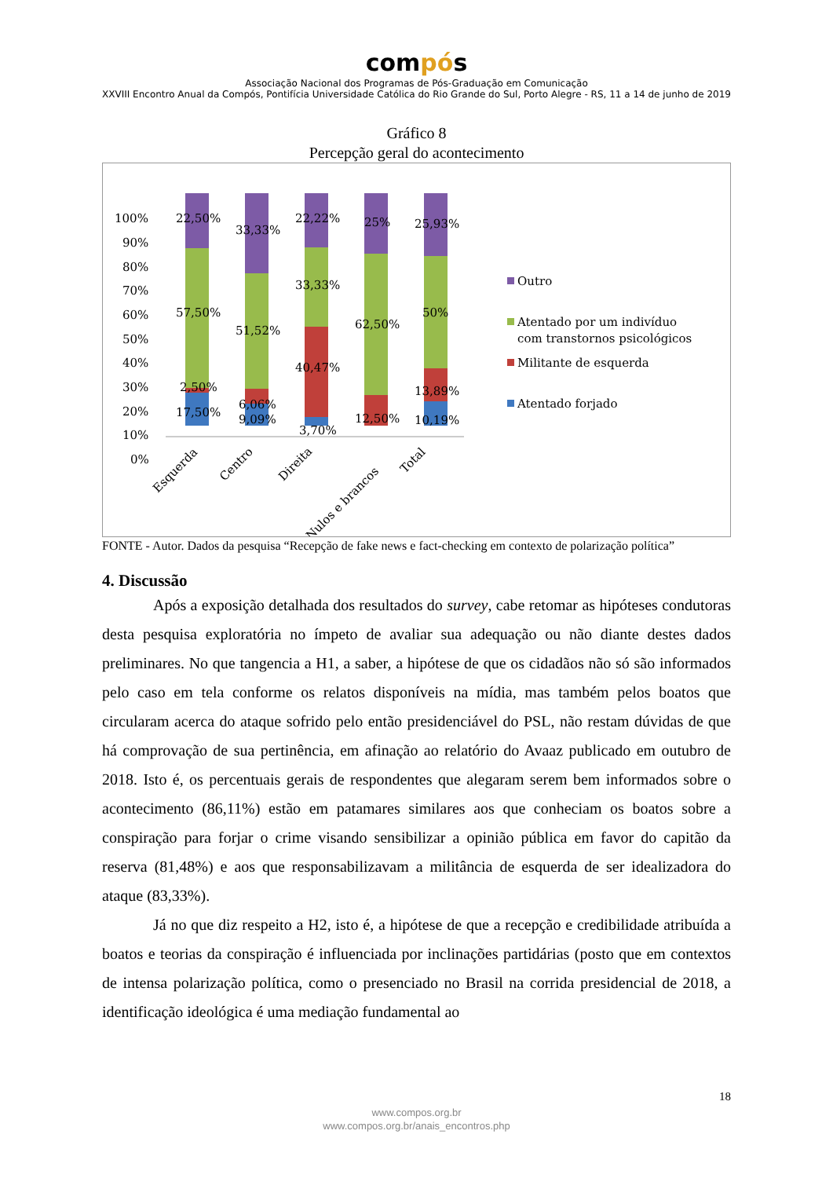compós
Associação Nacional dos Programas de Pós-Graduação em Comunicação
XXVIII Encontro Anual da Compós, Pontifícia Universidade Católica do Rio Grande do Sul, Porto Alegre - RS, 11 a 14 de junho de 2019
Gráfico 8
Percepção geral do acontecimento
100%
90%
80%
70%
60%
50%
40%
30%
20%
10%
0%
22,50%
57,50%
2,50%
17,50%
33,33%
51,52%
6,06%
9,09%
22,22%
33,33%
40,47%
3,70%
25%
62,50%
12,50%
25,93%
50%
13,89%
10,19%
Esquerda
Centro
Direita
Nulos e brancos
Total
Outro
Atentado por um indivíduo
com transtornos psicológicos
Militante de esquerda
Atentado forjado
FONTE - Autor. Dados da pesquisa “Recepção de fake news e fact-checking em contexto de polarização política”
4. Discussão
Após a exposição detalhada dos resultados do survey, cabe retomar as hipóteses condutoras desta pesquisa exploratória no ímpeto de avaliar sua adequação ou não diante destes dados preliminares. No que tangencia a H1, a saber, a hipótese de que os cidadãos não só são informados pelo caso em tela conforme os relatos disponíveis na mídia, mas também pelos boatos que circularam acerca do ataque sofrido pelo então presidenciável do PSL, não restam dúvidas de que há comprovação de sua pertinência, em afinação ao relatório do Avaaz publicado em outubro de 2018. Isto é, os percentuais gerais de respondentes que alegaram serem bem informados sobre o acontecimento (86,11%) estão em patamares similares aos que conheciam os boatos sobre a conspiração para forjar o crime visando sensibilizar a opinião pública em favor do capitão da reserva (81,48%) e aos que responsabilizavam a militância de esquerda de ser idealizadora do ataque (83,33%).
Já no que diz respeito a H2, isto é, a hipótese de que a recepção e credibilidade atribuída a boatos e teorias da conspiração é influenciada por inclinações partidárias (posto que em contextos de intensa polarização política, como o presenciado no Brasil na corrida presidencial de 2018, a identificação ideológica é uma mediação fundamental ao
18
www.compos.org.br
www.compos.org.br/anais_encontros.php